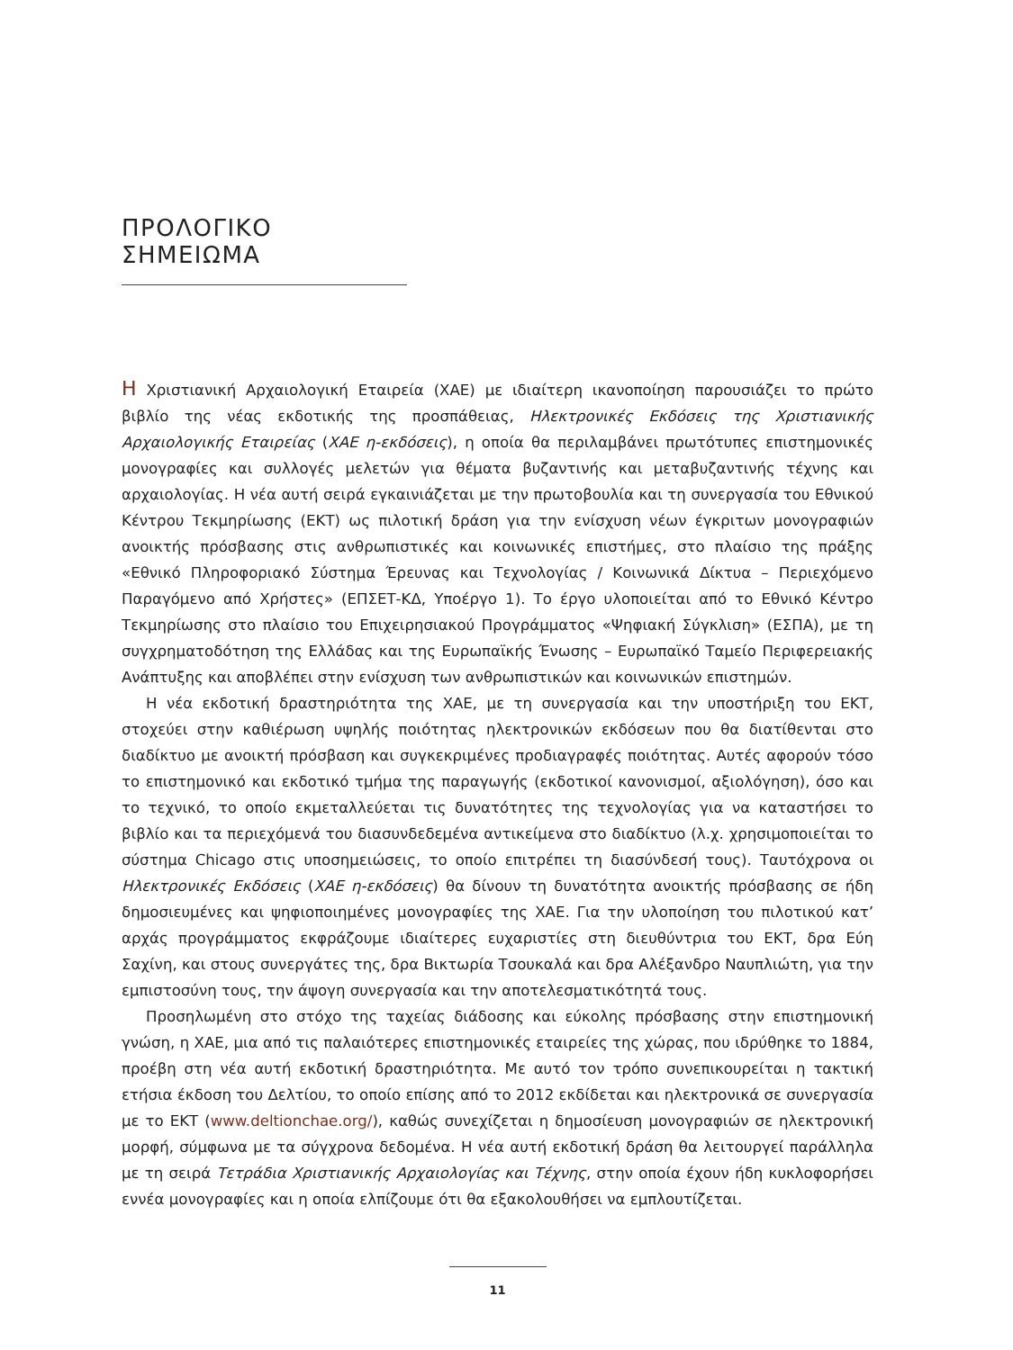ΠΡΟΛΟΓΙΚΟ ΣΗΜΕΙΩΜΑ
Η Χριστιανική Αρχαιολογική Εταιρεία (ΧΑΕ) με ιδιαίτερη ικανοποίηση παρουσιάζει το πρώτο βιβλίο της νέας εκδοτικής της προσπάθειας, Ηλεκτρονικές Εκδόσεις της Χριστιανικής Αρχαιολογικής Εταιρείας (ΧΑΕ η-εκδόσεις), η οποία θα περιλαμβάνει πρωτότυπες επιστημονικές μονογραφίες και συλλογές μελετών για θέματα βυζαντινής και μεταβυζαντινής τέχνης και αρχαιολογίας. Η νέα αυτή σειρά εγκαινιάζεται με την πρωτοβουλία και τη συνεργασία του Εθνικού Κέντρου Τεκμηρίωσης (ΕΚΤ) ως πιλοτική δράση για την ενίσχυση νέων έγκριτων μονογραφιών ανοικτής πρόσβασης στις ανθρωπιστικές και κοινωνικές επιστήμες, στο πλαίσιο της πράξης «Εθνικό Πληροφοριακό Σύστημα Έρευνας και Τεχνολογίας / Κοινωνικά Δίκτυα – Περιεχόμενο Παραγόμενο από Χρήστες» (ΕΠΣΕΤ-ΚΔ, Υποέργο 1). Το έργο υλοποιείται από το Εθνικό Κέντρο Τεκμηρίωσης στο πλαίσιο του Επιχειρησιακού Προγράμματος «Ψηφιακή Σύγκλιση» (ΕΣΠΑ), με τη συγχρηματοδότηση της Ελλάδας και της Ευρωπαϊκής Ένωσης – Ευρωπαϊκό Ταμείο Περιφερειακής Ανάπτυξης και αποβλέπει στην ενίσχυση των ανθρωπιστικών και κοινωνικών επιστημών.
Η νέα εκδοτική δραστηριότητα της ΧΑΕ, με τη συνεργασία και την υποστήριξη του ΕΚΤ, στοχεύει στην καθιέρωση υψηλής ποιότητας ηλεκτρονικών εκδόσεων που θα διατίθενται στο διαδίκτυο με ανοικτή πρόσβαση και συγκεκριμένες προδιαγραφές ποιότητας. Αυτές αφορούν τόσο το επιστημονικό και εκδοτικό τμήμα της παραγωγής (εκδοτικοί κανονισμοί, αξιολόγηση), όσο και το τεχνικό, το οποίο εκμεταλλεύεται τις δυνατότητες της τεχνολογίας για να καταστήσει το βιβλίο και τα περιεχόμενά του διασυνδεδεμένα αντικείμενα στο διαδίκτυο (λ.χ. χρησιμοποιείται το σύστημα Chicago στις υποσημειώσεις, το οποίο επιτρέπει τη διασύνδεσή τους). Ταυτόχρονα οι Ηλεκτρονικές Εκδόσεις (ΧΑΕ η-εκδόσεις) θα δίνουν τη δυνατότητα ανοικτής πρόσβασης σε ήδη δημοσιευμένες και ψηφιοποιημένες μονογραφίες της ΧΑΕ. Για την υλοποίηση του πιλοτικού κατ’ αρχάς προγράμματος εκφράζουμε ιδιαίτερες ευχαριστίες στη διευθύντρια του ΕΚΤ, δρα Εύη Σαχίνη, και στους συνεργάτες της, δρα Βικτωρία Τσουκαλά και δρα Αλέξανδρο Ναυπλιώτη, για την εμπιστοσύνη τους, την άψογη συνεργασία και την αποτελεσματικότητά τους.
Προσηλωμένη στο στόχο της ταχείας διάδοσης και εύκολης πρόσβασης στην επιστημονική γνώση, η ΧΑΕ, μια από τις παλαιότερες επιστημονικές εταιρείες της χώρας, που ιδρύθηκε το 1884, προέβη στη νέα αυτή εκδοτική δραστηριότητα. Με αυτό τον τρόπο συνεπικουρείται η τακτική ετήσια έκδοση του Δελτίου, το οποίο επίσης από το 2012 εκδίδεται και ηλεκτρονικά σε συνεργασία με το ΕΚΤ (www.deltionchae.org/), καθώς συνεχίζεται η δημοσίευση μονογραφιών σε ηλεκτρονική μορφή, σύμφωνα με τα σύγχρονα δεδομένα. Η νέα αυτή εκδοτική δράση θα λειτουργεί παράλληλα με τη σειρά Τετράδια Χριστιανικής Αρχαιολογίας και Τέχνης, στην οποία έχουν ήδη κυκλοφορήσει εννέα μονογραφίες και η οποία ελπίζουμε ότι θα εξακολουθήσει να εμπλουτίζεται.
11